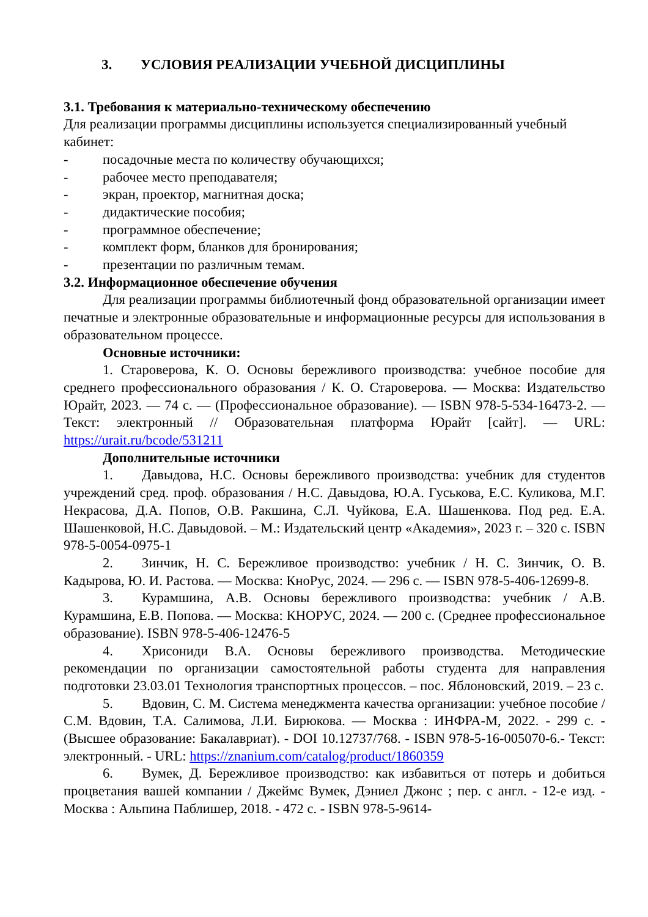3. УСЛОВИЯ РЕАЛИЗАЦИИ УЧЕБНОЙ ДИСЦИПЛИНЫ
3.1. Требования к материально-техническому обеспечению
Для реализации программы дисциплины используется специализированный учебный кабинет:
- посадочные места по количеству обучающихся;
- рабочее место преподавателя;
- экран, проектор, магнитная доска;
- дидактические пособия;
- программное обеспечение;
- комплект форм, бланков для бронирования;
- презентации по различным темам.
3.2. Информационное обеспечение обучения
Для реализации программы библиотечный фонд образовательной организации имеет печатные и электронные образовательные и информационные ресурсы для использования в образовательном процессе.
Основные источники:
1. Староверова, К. О. Основы бережливого производства: учебное пособие для среднего профессионального образования / К. О. Староверова. — Москва: Издательство Юрайт, 2023. — 74 с. — (Профессиональное образование). — ISBN 978-5-534-16473-2. — Текст: электронный // Образовательная платформа Юрайт [сайт]. — URL: https://urait.ru/bcode/531211
Дополнительные источники
1. Давыдова, Н.С. Основы бережливого производства: учебник для студентов учреждений сред. проф. образования / Н.С. Давыдова, Ю.А. Гуськова, Е.С. Куликова, М.Г. Некрасова, Д.А. Попов, О.В. Ракшина, С.Л. Чуйкова, Е.А. Шашенкова. Под ред. Е.А. Шашенковой, Н.С. Давыдовой. – М.: Издательский центр «Академия», 2023 г. – 320 с. ISBN 978-5-0054-0975-1
2. Зинчик, Н. С. Бережливое производство: учебник / Н. С. Зинчик, О. В. Кадырова, Ю. И. Растова. — Москва: КноРус, 2024. — 296 с. — ISBN 978-5-406-12699-8.
3. Курамшина, А.В. Основы бережливого производства: учебник / А.В. Курамшина, Е.В. Попова. — Москва: КНОРУС, 2024. — 200 с. (Среднее профессиональное образование). ISBN 978-5-406-12476-5
4. Хрисониди В.А. Основы бережливого производства. Методические рекомендации по организации самостоятельной работы студента для направления подготовки 23.03.01 Технология транспортных процессов. – пос. Яблоновский, 2019. – 23 с.
5. Вдовин, С. М. Система менеджмента качества организации: учебное пособие / С.М. Вдовин, Т.А. Салимова, Л.И. Бирюкова. — Москва : ИНФРА-М, 2022. - 299 с. - (Высшее образование: Бакалавриат). - DOI 10.12737/768. - ISBN 978-5-16-005070-6.- Текст: электронный. - URL: https://znanium.com/catalog/product/1860359
6. Вумек, Д. Бережливое производство: как избавиться от потерь и добиться процветания вашей компании / Джеймс Вумек, Дэниел Джонс ; пер. с англ. - 12-е изд. - Москва : Альпина Паблишер, 2018. - 472 с. - ISBN 978-5-9614-